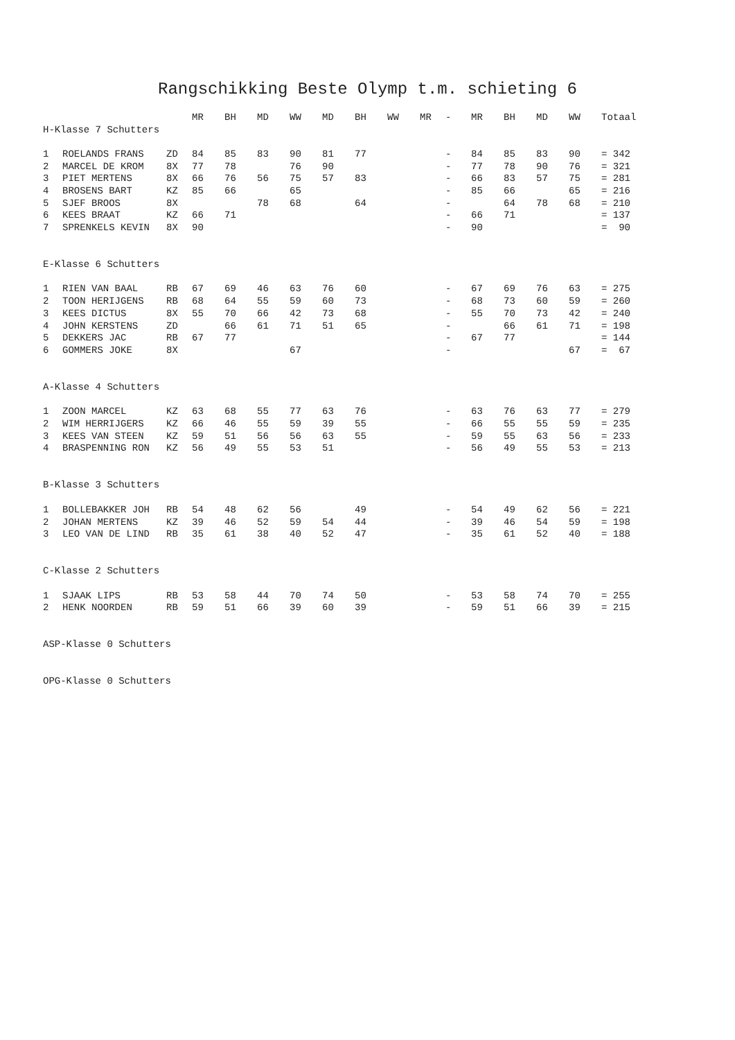Rangschikking Beste Olymp t.m. schieting 6
| | | | MR | BH | MD | WW | MD | BH | WW | MR | - | MR | BH | MD | WW | Totaal |
| --- | --- | --- | --- | --- | --- | --- | --- | --- | --- | --- | --- | --- | --- | --- | --- | --- |
| H-Klasse 7 Schutters | | | | | | | | | | | | | | | | |
| 1 | ROELANDS FRANS | ZD | 84 | 85 | 83 | 90 | 81 | 77 | | | - | 84 | 85 | 83 | 90 | = 342 |
| 2 | MARCEL DE KROM | 8X | 77 | 78 | | 76 | 90 | | | | - | 77 | 78 | 90 | 76 | = 321 |
| 3 | PIET MERTENS | 8X | 66 | 76 | 56 | 75 | 57 | 83 | | | - | 66 | 83 | 57 | 75 | = 281 |
| 4 | BROSENS BART | KZ | 85 | 66 | | 65 | | | | | - | 85 | 66 | | 65 | = 216 |
| 5 | SJEF BROOS | 8X | | | 78 | 68 | | 64 | | | - | | 64 | 78 | 68 | = 210 |
| 6 | KEES BRAAT | KZ | 66 | 71 | | | | | | | - | 66 | 71 | | | = 137 |
| 7 | SPRENKELS KEVIN | 8X | 90 | | | | | | | | - | 90 | | | | = 90 |
| E-Klasse 6 Schutters | | | | | | | | | | | | | | | | |
| 1 | RIEN VAN BAAL | RB | 67 | 69 | 46 | 63 | 76 | 60 | | | - | 67 | 69 | 76 | 63 | = 275 |
| 2 | TOON HERIJGENS | RB | 68 | 64 | 55 | 59 | 60 | 73 | | | - | 68 | 73 | 60 | 59 | = 260 |
| 3 | KEES DICTUS | 8X | 55 | 70 | 66 | 42 | 73 | 68 | | | - | 55 | 70 | 73 | 42 | = 240 |
| 4 | JOHN KERSTENS | ZD | | 66 | 61 | 71 | 51 | 65 | | | - | | 66 | 61 | 71 | = 198 |
| 5 | DEKKERS JAC | RB | 67 | 77 | | | | | | | - | 67 | 77 | | | = 144 |
| 6 | GOMMERS JOKE | 8X | | | | 67 | | | | | - | | | | 67 | = 67 |
| A-Klasse 4 Schutters | | | | | | | | | | | | | | | | |
| 1 | ZOON MARCEL | KZ | 63 | 68 | 55 | 77 | 63 | 76 | | | - | 63 | 76 | 63 | 77 | = 279 |
| 2 | WIM HERRIJGERS | KZ | 66 | 46 | 55 | 59 | 39 | 55 | | | - | 66 | 55 | 55 | 59 | = 235 |
| 3 | KEES VAN STEEN | KZ | 59 | 51 | 56 | 56 | 63 | 55 | | | - | 59 | 55 | 63 | 56 | = 233 |
| 4 | BRASPENNING RON | KZ | 56 | 49 | 55 | 53 | 51 | | | | - | 56 | 49 | 55 | 53 | = 213 |
| B-Klasse 3 Schutters | | | | | | | | | | | | | | | | |
| 1 | BOLLEBAKKER JOH | RB | 54 | 48 | 62 | 56 | | 49 | | | - | 54 | 49 | 62 | 56 | = 221 |
| 2 | JOHAN MERTENS | KZ | 39 | 46 | 52 | 59 | 54 | 44 | | | - | 39 | 46 | 54 | 59 | = 198 |
| 3 | LEO VAN DE LIND | RB | 35 | 61 | 38 | 40 | 52 | 47 | | | - | 35 | 61 | 52 | 40 | = 188 |
| C-Klasse 2 Schutters | | | | | | | | | | | | | | | | |
| 1 | SJAAK LIPS | RB | 53 | 58 | 44 | 70 | 74 | 50 | | | - | 53 | 58 | 74 | 70 | = 255 |
| 2 | HENK NOORDEN | RB | 59 | 51 | 66 | 39 | 60 | 39 | | | - | 59 | 51 | 66 | 39 | = 215 |
| ASP-Klasse 0 Schutters | | | | | | | | | | | | | | | | |
| OPG-Klasse 0 Schutters | | | | | | | | | | | | | | | | |